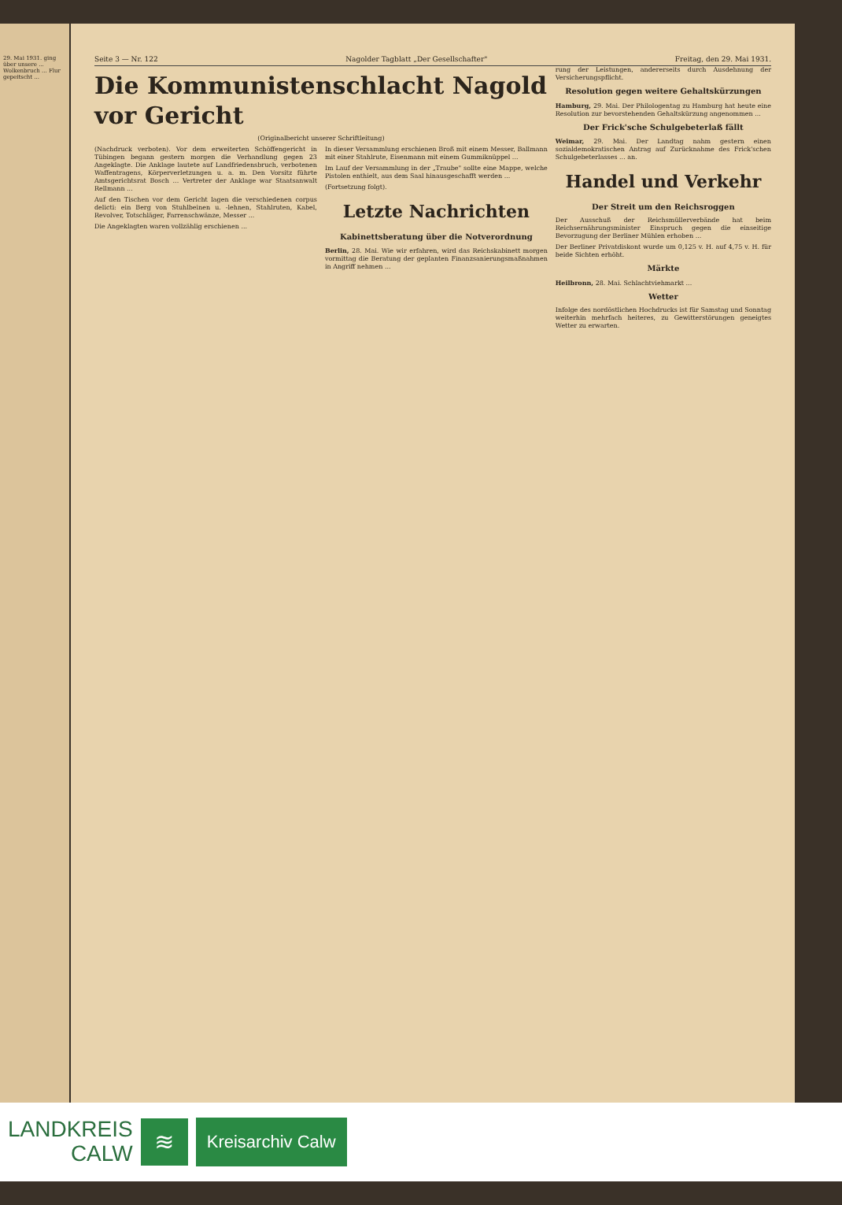29. Mai 1931. ging über unsere ... Wolkenbruch ... Flur gepeitscht ...
Seite 3 — Nr. 122 Nagolder Tagblatt „Der Gesellschafter" Freitag, den 29. Mai 1931.
Die Kommunistenschlacht Nagold vor Gericht
(Originalbericht unserer Schriftleitung)
(Nachdruck verboten). Vor dem erweiterten Schöffengericht in Tübingen begann gestern morgen die Verhandlung gegen 23 Angeklagte. Die Anklage lautete auf Landfriedensbruch, verbotenen Waffentragens, Körperverletzungen u. a. m. Den Vorsitz führte Amtsgerichtsrat Bosch ... Vertreter der Anklage war Staatsanwalt Rellmann ...
Auf den Tischen vor dem Gericht lagen die verschiedenen corpus delicti: ein Berg von Stuhlbeinen u. -lehnen, Stahlruten, Kabel, Revolver, Totschläger, Farrenschwänze, Messer ...
Die Angeklagten waren vollzählig erschienen ...
In dieser Versammlung erschienen Broß mit einem Messer, Ballmann mit einer Stahlrute, Eisenmann mit einem Gummiknüppel ...
Im Lauf der Versammlung in der „Traube" sollte eine Mappe, welche Pistolen enthielt, aus dem Saal hinausgeschafft werden ...
(Fortsetzung folgt).
Letzte Nachrichten
Kabinettsberatung über die Notverordnung
Berlin, 28. Mai. Wie wir erfahren, wird das Reichskabinett morgen vormittag die Beratung der geplanten Finanzsanierungsmaßnahmen in Angriff nehmen ...
rung der Leistungen, andererseits durch Ausdehnung der Versicherungspflicht.
Resolution gegen weitere Gehaltskürzungen
Hamburg, 29. Mai. Der Philologentag zu Hamburg hat heute eine Resolution zur bevorstehenden Gehaltskürzung angenommen ...
Der Frick'sche Schulgebeterlaß fällt
Weimar, 29. Mai. Der Landtag nahm gestern einen sozialdemokratischen Antrag auf Zurücknahme des Frick'schen Schulgebeterlasses ... an.
Handel und Verkehr
Der Streit um den Reichsroggen
Der Ausschuß der Reichsmüllerverbände hat beim Reichsernährungsminister Einspruch gegen die einseitige Bevorzugung der Berliner Mühlen erhoben ...
Der Berliner Privatdiskont wurde um 0,125 v. H. auf 4,75 v. H. für beide Sichten erhöht.
Märkte
Heilbronn, 28. Mai. Schlachtviehmarkt ...
Wetter
Infolge des nordöstlichen Hochdrucks ist für Samstag und Sonntag weiterhin mehrfach heiteres, zu Gewitterstörungen geneigtes Wetter zu erwarten.
LANDKREIS
CALW
≋
Kreisarchiv Calw